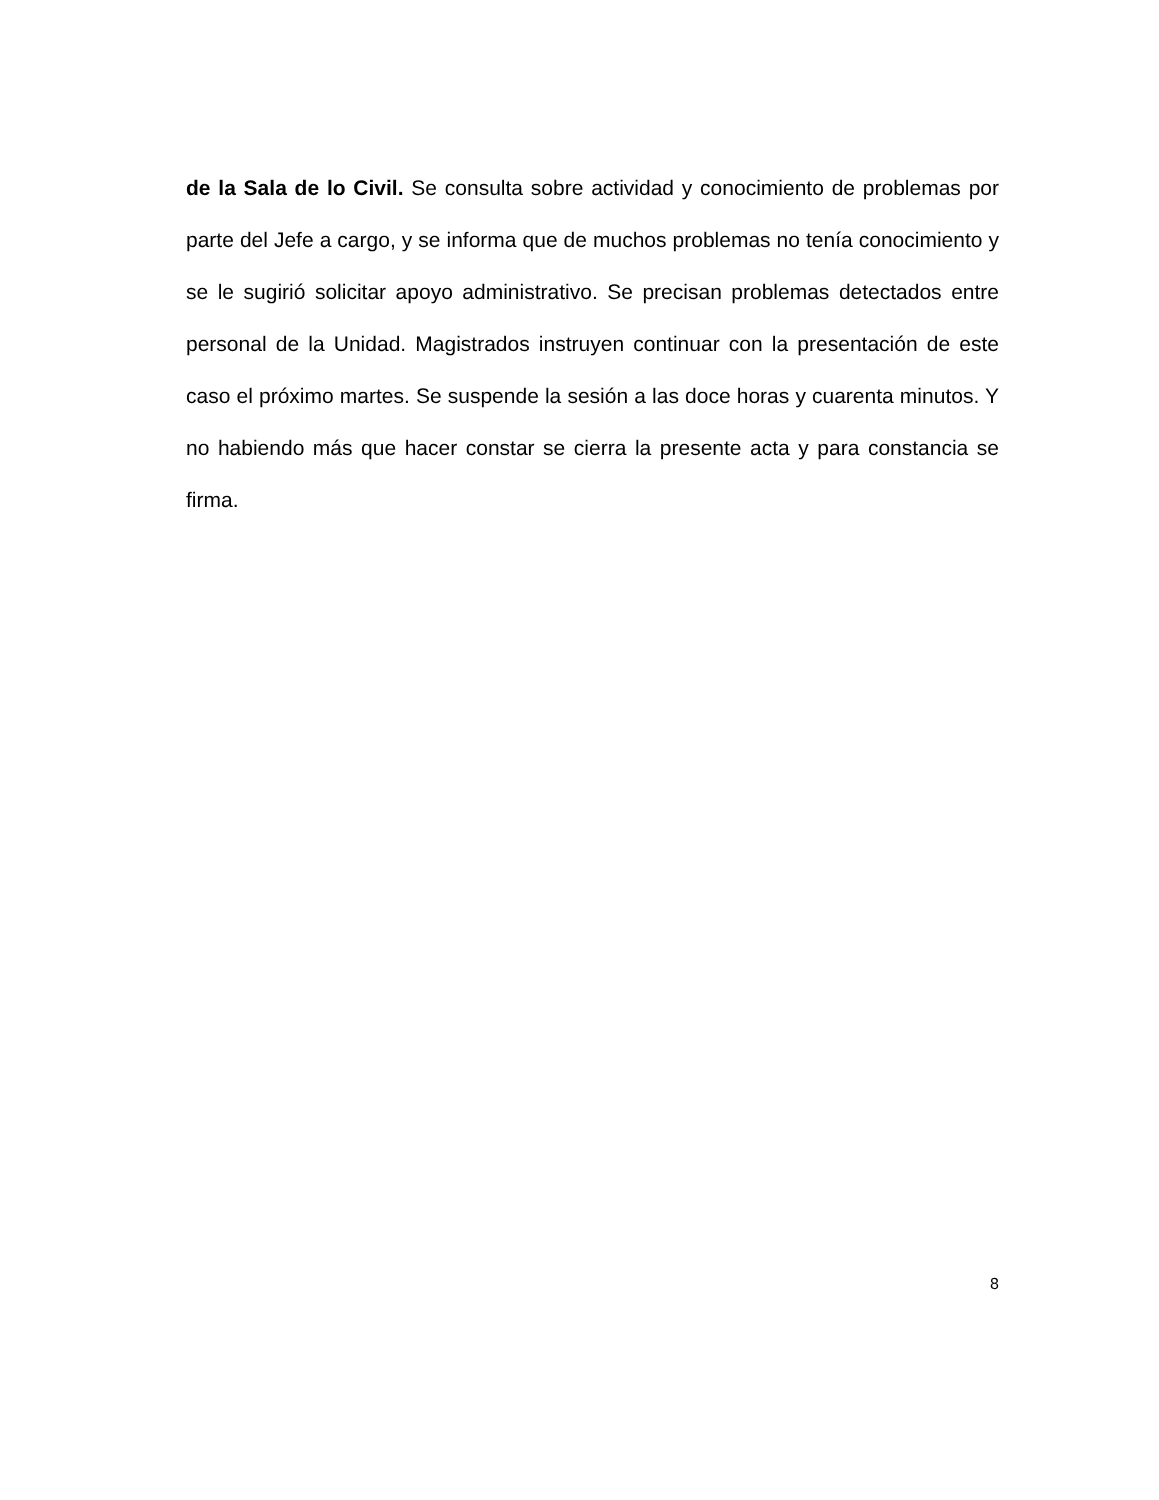de la Sala de lo Civil. Se consulta sobre actividad y conocimiento de problemas por parte del Jefe a cargo, y se informa que de muchos problemas no tenía conocimiento y se le sugirió solicitar apoyo administrativo. Se precisan problemas detectados entre personal de la Unidad. Magistrados instruyen continuar con la presentación de este caso el próximo martes. Se suspende la sesión a las doce horas y cuarenta minutos. Y no habiendo más que hacer constar se cierra la presente acta y para constancia se firma.
8